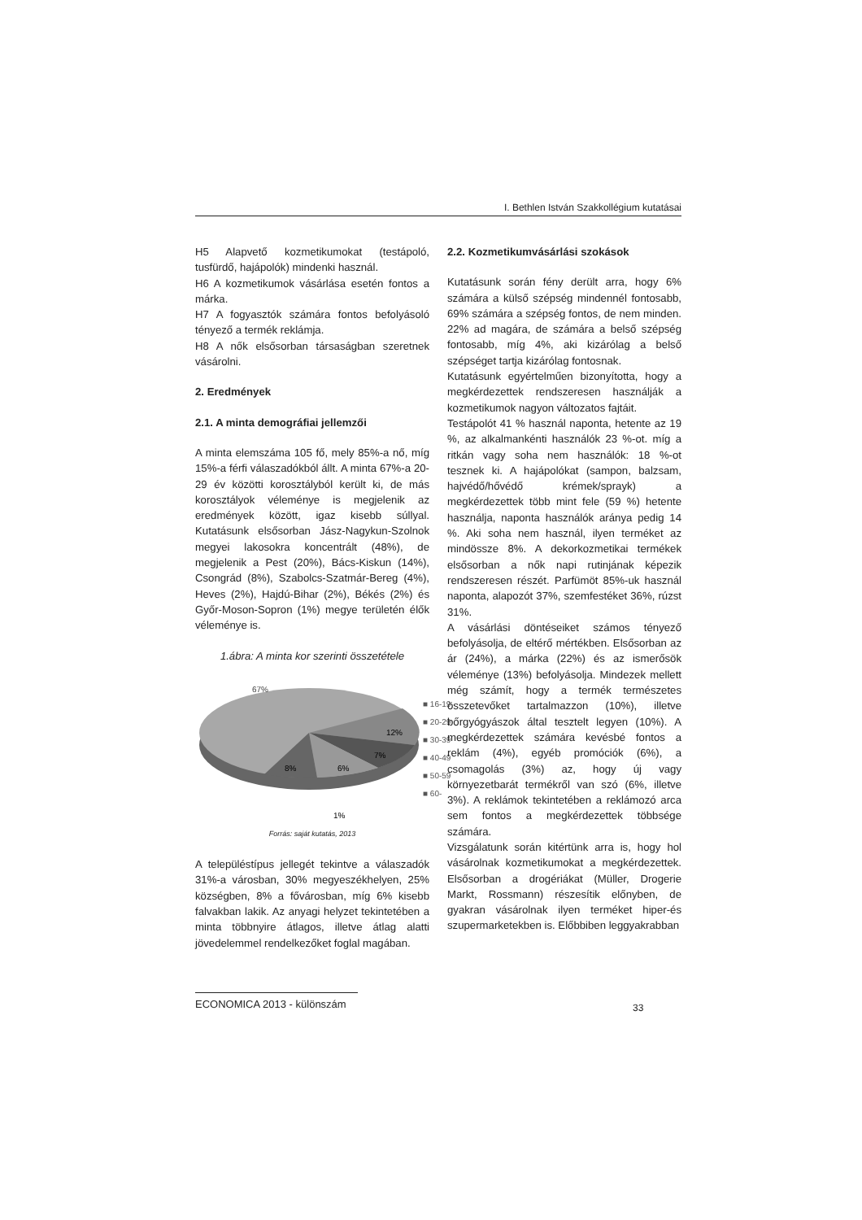I. Bethlen István Szakkollégium kutatásai
H5 Alapvető kozmetikumokat (testápoló, tusfürdő, hajápolók) mindenki használ.
H6 A kozmetikumok vásárlása esetén fontos a márka.
H7 A fogyasztók számára fontos befolyásoló tényező a termék reklámja.
H8 A nők elsősorban társaságban szeretnek vásárolni.
2. Eredmények
2.1. A minta demográfiai jellemzői
A minta elemszáma 105 fő, mely 85%-a nő, míg 15%-a férfi válaszadókból állt. A minta 67%-a 20-29 év közötti korosztályból került ki, de más korosztályok véleménye is megjelenik az eredmények között, igaz kisebb súllyal. Kutatásunk elsősorban Jász-Nagykun-Szolnok megyei lakosokra koncentrált (48%), de megjelenik a Pest (20%), Bács-Kiskun (14%), Csongrád (8%), Szabolcs-Szatmár-Bereg (4%), Heves (2%), Hajdú-Bihar (2%), Békés (2%) és Győr-Moson-Sopron (1%) megye területén élők véleménye is.
1.ábra: A minta kor szerinti összetétele
67%
12%
7%
6%
8%
1%
■ 16-19
■ 20-29
■ 30-39
■ 40-49
■ 50-59
■ 60-
Forrás: saját kutatás, 2013
A településtípus jellegét tekintve a válaszadók 31%-a városban, 30% megyeszékhelyen, 25% községben, 8% a fővárosban, míg 6% kisebb falvakban lakik. Az anyagi helyzet tekintetében a minta többnyire átlagos, illetve átlag alatti jövedelemmel rendelkezőket foglal magában.
2.2. Kozmetikumvásárlási szokások
Kutatásunk során fény derült arra, hogy 6% számára a külső szépség mindennél fontosabb, 69% számára a szépség fontos, de nem minden. 22% ad magára, de számára a belső szépség fontosabb, míg 4%, aki kizárólag a belső szépséget tartja kizárólag fontosnak.
Kutatásunk egyértelműen bizonyította, hogy a megkérdezettek rendszeresen használják a kozmetikumok nagyon változatos fajtáit.
Testápolót 41 % használ naponta, hetente az 19 %, az alkalmankénti használók 23 %-ot. míg a ritkán vagy soha nem használók: 18 %-ot tesznek ki. A hajápolókat (sampon, balzsam, hajvédő/hővédő krémek/sprayk) a megkérdezettek több mint fele (59 %) hetente használja, naponta használók aránya pedig 14 %. Aki soha nem használ, ilyen terméket az mindössze 8%. A dekorkozmetikai termékek elsősorban a nők napi rutinjának képezik rendszeresen részét. Parfümöt 85%-uk használ naponta, alapozót 37%, szemfestéket 36%, rúzst 31%.
A vásárlási döntéseiket számos tényező befolyásolja, de eltérő mértékben. Elsősorban az ár (24%), a márka (22%) és az ismerősök véleménye (13%) befolyásolja. Mindezek mellett még számít, hogy a termék természetes összetevőket tartalmazzon (10%), illetve bőrgyógyászok által tesztelt legyen (10%). A megkérdezettek számára kevésbé fontos a reklám (4%), egyéb promóciók (6%), a csomagolás (3%) az, hogy új vagy környezetbarát termékről van szó (6%, illetve 3%). A reklámok tekintetében a reklámozó arca sem fontos a megkérdezettek többsége számára.
Vizsgálatunk során kitértünk arra is, hogy hol vásárolnak kozmetikumokat a megkérdezettek. Elsősorban a drogériákat (Müller, Drogerie Markt, Rossmann) részesítik előnyben, de gyakran vásárolnak ilyen terméket hiper-és szupermarketekben is. Előbbiben leggyakrabban
ECONOMICA 2013 - különszám
33